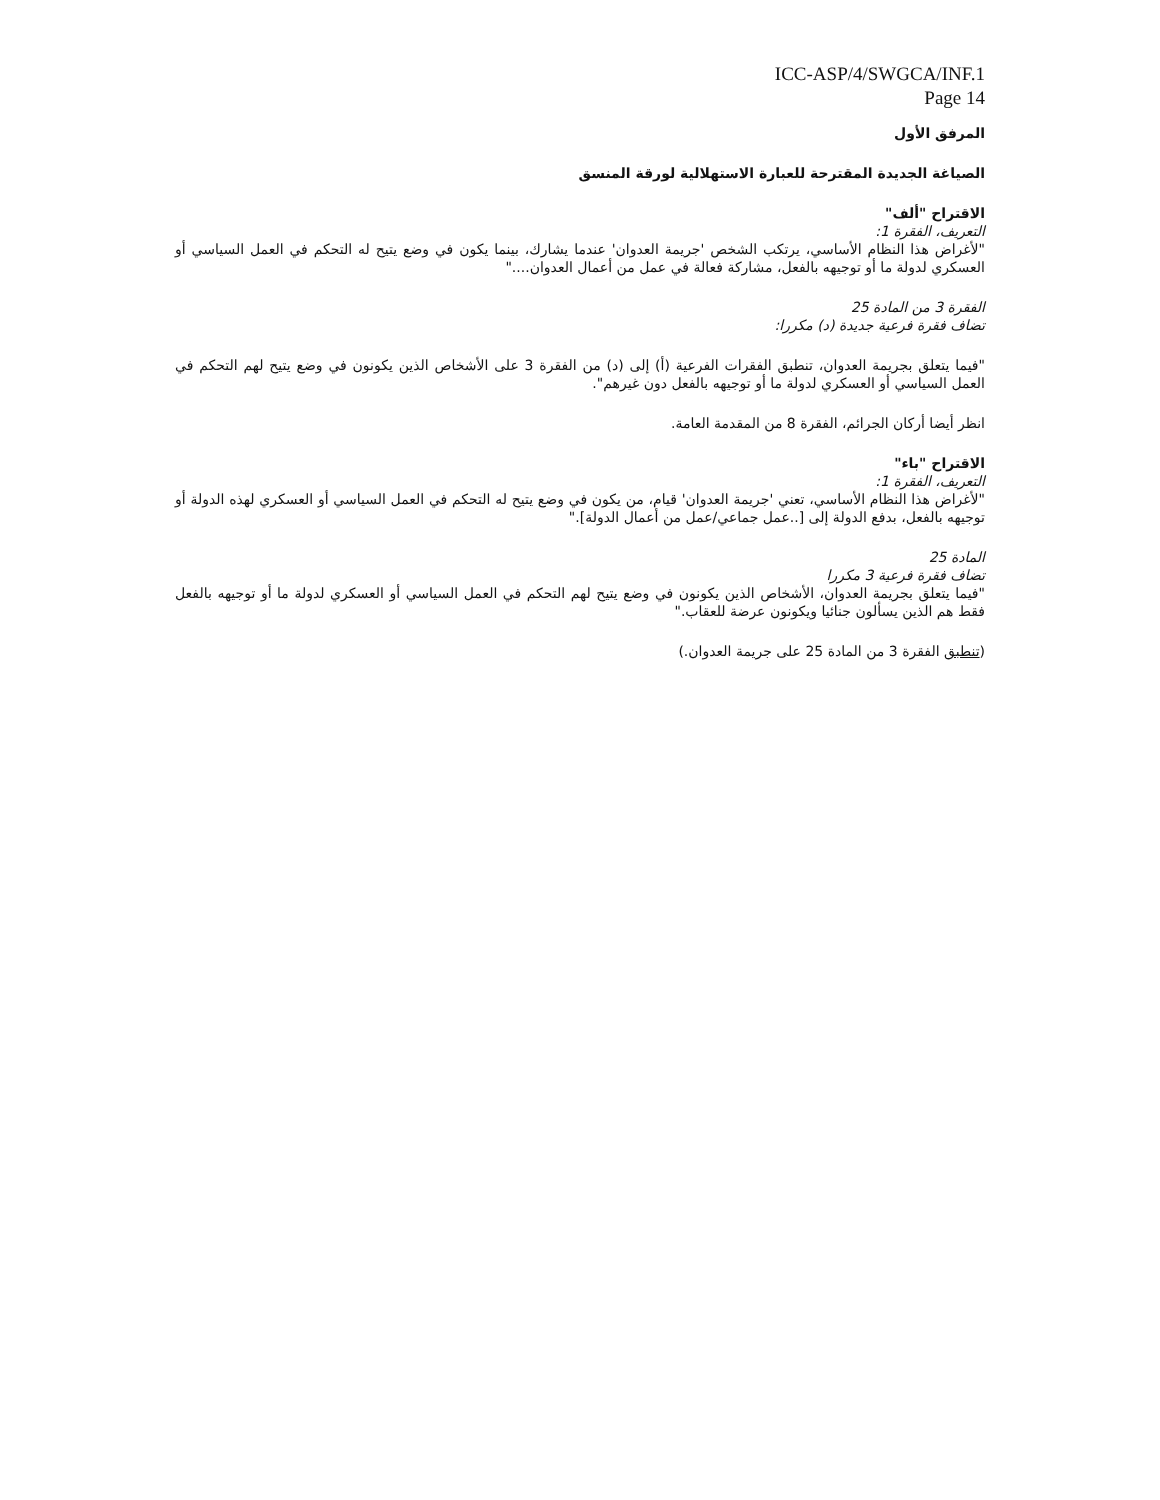ICC-ASP/4/SWGCA/INF.1
Page 14
المرفق الأول
الصياغة الجديدة المقترحة للعبارة الاستهلالية لورقة المنسق
الاقتراح "ألف"
التعريف، الفقرة 1:
"لأغراض هذا النظام الأساسي، يرتكب الشخص 'جريمة العدوان' عندما يشارك، بينما يكون في وضع يتيح له التحكم في العمل السياسي أو العسكري لدولة ما أو توجيهه بالفعل، مشاركة فعالة في عمل من أعمال العدوان...."
الفقرة 3 من المادة 25
تضاف فقرة فرعية جديدة (د) مكررا:
"فيما يتعلق بجريمة العدوان، تنطبق الفقرات الفرعية (أ) إلى (د) من الفقرة 3 على الأشخاص الذين يكونون في وضع يتيح لهم التحكم في العمل السياسي أو العسكري لدولة ما أو توجيهه بالفعل دون غيرهم".
انظر أيضا أركان الجرائم، الفقرة 8 من المقدمة العامة.
الاقتراح "باء"
التعريف، الفقرة 1:
"لأغراض هذا النظام الأساسي، تعني 'جريمة العدوان' قيام، من يكون في وضع يتيح له التحكم في العمل السياسي أو العسكري لهذه الدولة أو توجيهه بالفعل، بدفع الدولة إلى [..عمل جماعي/عمل من أعمال الدولة]."
المادة 25
تضاف فقرة فرعية 3 مكررا
"فيما يتعلق بجريمة العدوان، الأشخاص الذين يكونون في وضع يتيح لهم التحكم في العمل السياسي أو العسكري لدولة ما أو توجيهه بالفعل فقط هم الذين يسألون جنائيا ويكونون عرضة للعقاب."
(تنطبق الفقرة 3 من المادة 25 على جريمة العدوان.)